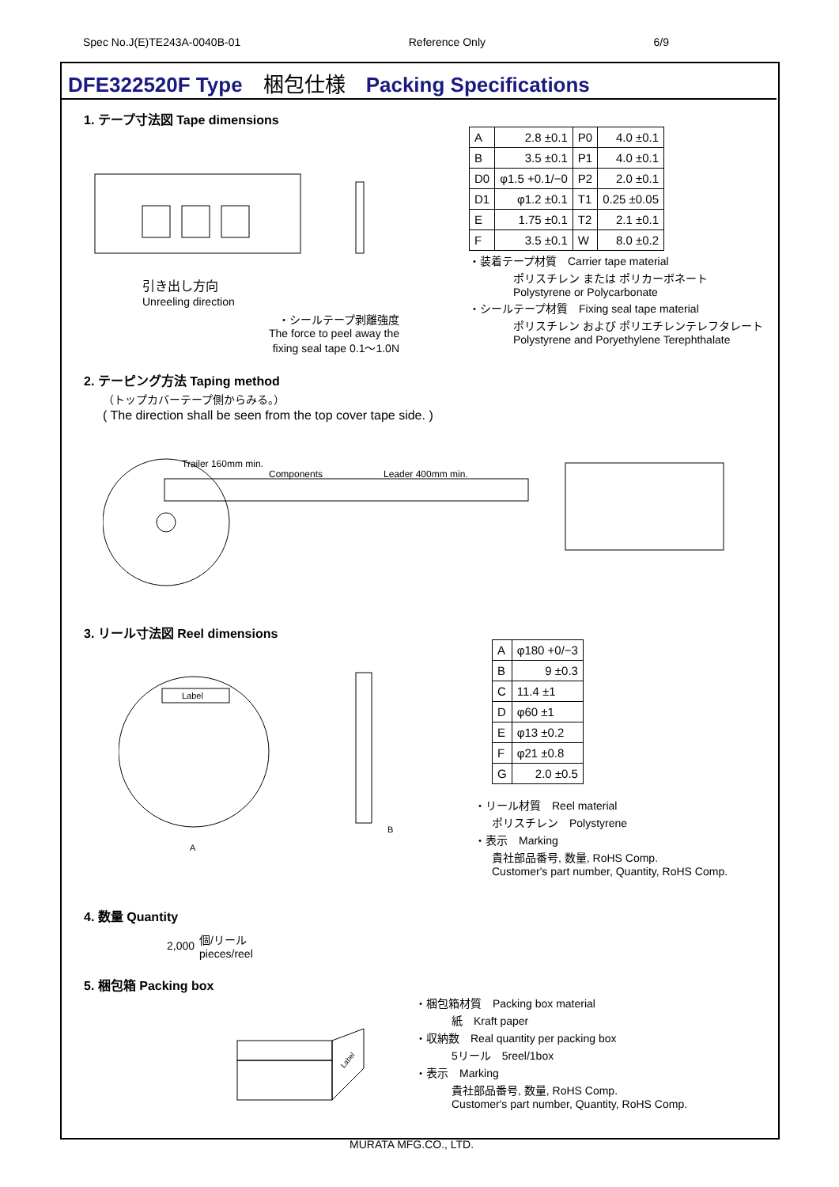Spec No.J(E)TE243A-0040B-01 Reference Only 6/9
DFE322520F Type　梱包仕様　Packing Specifications
1. テープ寸法図 Tape dimensions
引き出し方向
Unreeling direction
・シールテープ剥離強度
The force to peel away the
fixing seal tape 0.1～1.0N
| A | 2.8 ±0.1 | P0 | 4.0 ±0.1 |
| B | 3.5 ±0.1 | P1 | 4.0 ±0.1 |
| D0 | φ1.5 +0.1/−0 | P2 | 2.0 ±0.1 |
| D1 | φ1.2 ±0.1 | T1 | 0.25 ±0.05 |
| E | 1.75 ±0.1 | T2 | 2.1 ±0.1 |
| F | 3.5 ±0.1 | W | 8.0 ±0.2 |
・装着テープ材質　Carrier tape material
ポリスチレン または ポリカーボネート
Polystyrene or Polycarbonate
・シールテープ材質　Fixing seal tape material
ポリスチレン および ポリエチレンテレフタレート
Polystyrene and Poryethylene Terephthalate
2. テーピング方法 Taping method
（トップカバーテープ側からみる。）
( The direction shall be seen from the top cover tape side. )
Trailer 160mm min.
Components
Leader 400mm min.
3. リール寸法図 Reel dimensions
Label
A
B
| A | φ180 +0/−3 |
| B | 9 ±0.3 |
| C | 11.4 ±1 |
| D | φ60 ±1 |
| E | φ13 ±0.2 |
| F | φ21 ±0.8 |
| G | 2.0 ±0.5 |
・リール材質　Reel material
ポリスチレン　Polystyrene
・表示　Marking
貴社部品番号, 数量, RoHS Comp.
Customer's part number, Quantity, RoHS Comp.
4. 数量 Quantity
2,000 個/リール
pieces/reel
5. 梱包箱 Packing box
Label
・梱包箱材質　Packing box material
紙　Kraft paper
・収納数　Real quantity per packing box
5リール　5reel/1box
・表示　Marking
貴社部品番号, 数量, RoHS Comp.
Customer's part number, Quantity, RoHS Comp.
MURATA MFG.CO., LTD.